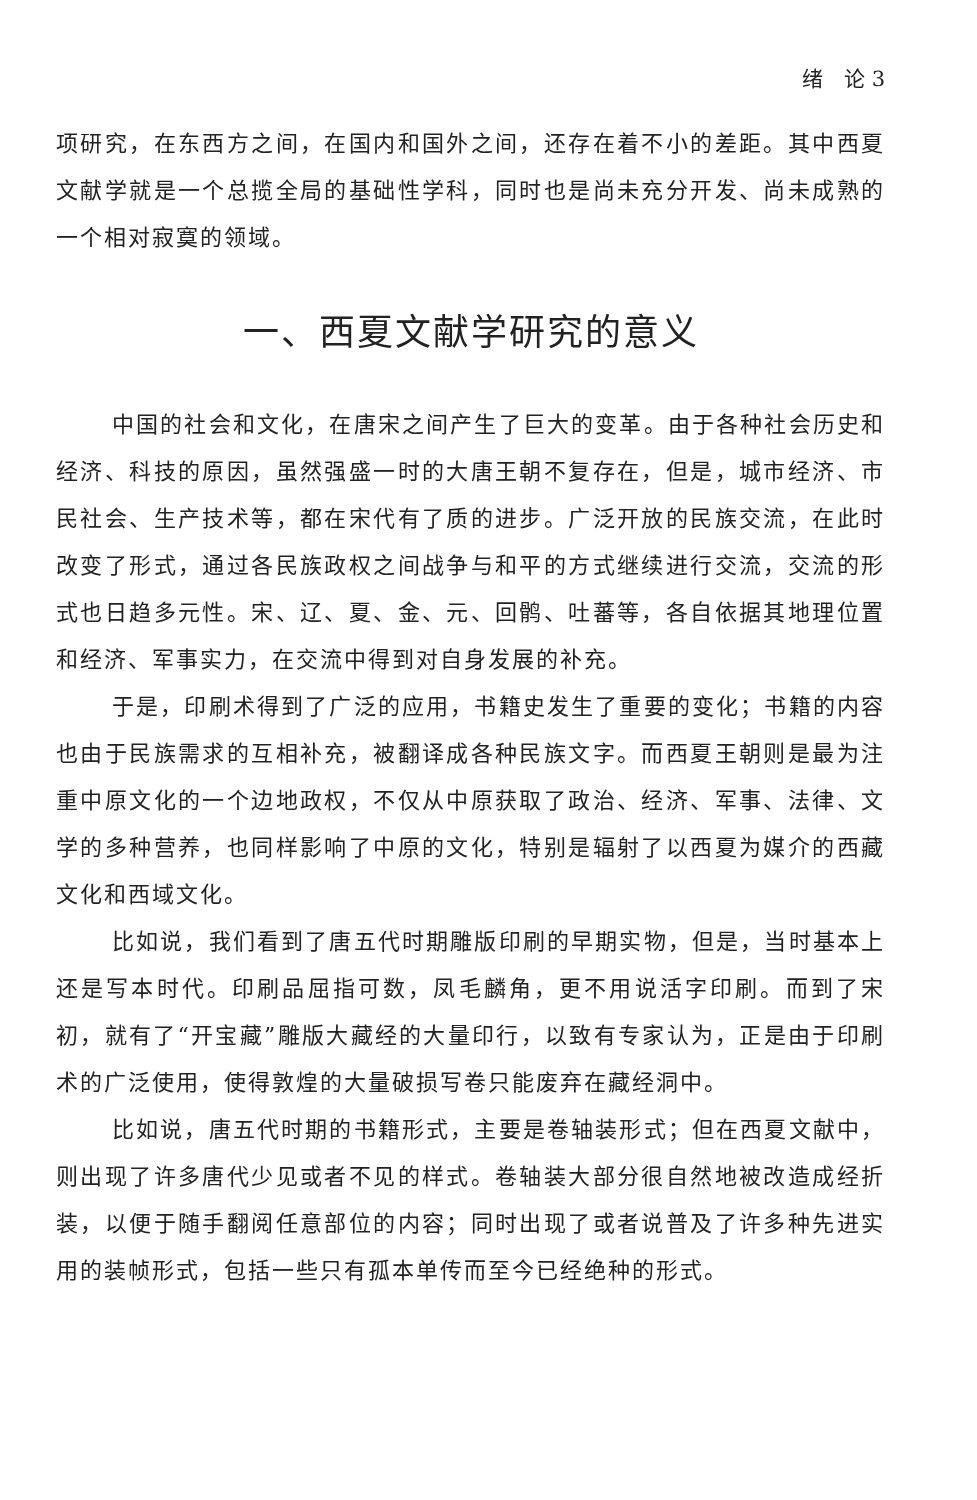绪　论 3
项研究，在东西方之间，在国内和国外之间，还存在着不小的差距。其中西夏文献学就是一个总揽全局的基础性学科，同时也是尚未充分开发、尚未成熟的一个相对寂寞的领域。
一、西夏文献学研究的意义
中国的社会和文化，在唐宋之间产生了巨大的变革。由于各种社会历史和经济、科技的原因，虽然强盛一时的大唐王朝不复存在，但是，城市经济、市民社会、生产技术等，都在宋代有了质的进步。广泛开放的民族交流，在此时改变了形式，通过各民族政权之间战争与和平的方式继续进行交流，交流的形式也日趋多元性。宋、辽、夏、金、元、回鹘、吐蕃等，各自依据其地理位置和经济、军事实力，在交流中得到对自身发展的补充。
于是，印刷术得到了广泛的应用，书籍史发生了重要的变化；书籍的内容也由于民族需求的互相补充，被翻译成各种民族文字。而西夏王朝则是最为注重中原文化的一个边地政权，不仅从中原获取了政治、经济、军事、法律、文学的多种营养，也同样影响了中原的文化，特别是辐射了以西夏为媒介的西藏文化和西域文化。
比如说，我们看到了唐五代时期雕版印刷的早期实物，但是，当时基本上还是写本时代。印刷品屈指可数，凤毛麟角，更不用说活字印刷。而到了宋初，就有了“开宝藏”雕版大藏经的大量印行，以致有专家认为，正是由于印刷术的广泛使用，使得敦煌的大量破损写卷只能废弃在藏经洞中。
比如说，唐五代时期的书籍形式，主要是卷轴装形式；但在西夏文献中，则出现了许多唐代少见或者不见的样式。卷轴装大部分很自然地被改造成经折装，以便于随手翻阅任意部位的内容；同时出现了或者说普及了许多种先进实用的装帧形式，包括一些只有孤本单传而至今已经绝种的形式。